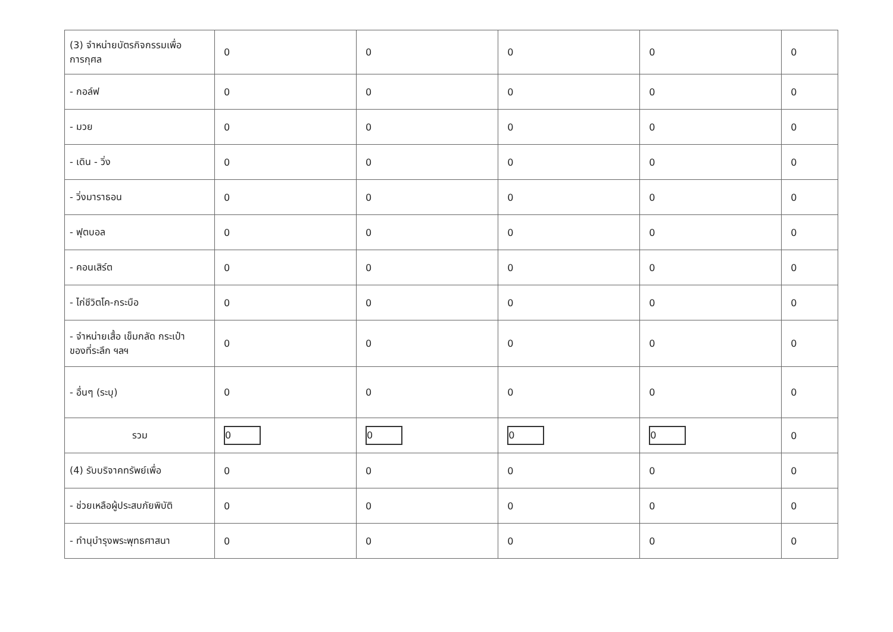| (3) จำหน่ายบัตรกิจกรรมเพื่อ การกุศล | 0 | 0 | 0 | 0 | 0 |
| - กอล์ฟ | 0 | 0 | 0 | 0 | 0 |
| - มวย | 0 | 0 | 0 | 0 | 0 |
| - เดิน - วิ่ง | 0 | 0 | 0 | 0 | 0 |
| - วิ่งมาราธอน | 0 | 0 | 0 | 0 | 0 |
| - ฟุตบอล | 0 | 0 | 0 | 0 | 0 |
| - คอนเสิร์ต | 0 | 0 | 0 | 0 | 0 |
| - ไก่ชีวิตโค-กระบือ | 0 | 0 | 0 | 0 | 0 |
| - จำหน่ายเสื้อ เข็มกลัด กระเป๋า ของที่ระลึก ฯลฯ | 0 | 0 | 0 | 0 | 0 |
| - อื่นๆ (ระบุ) | 0 | 0 | 0 | 0 | 0 |
| รวม | 0 | 0 | 0 | 0 | 0 |
| (4) รับบริจาคทรัพย์เพื่อ | 0 | 0 | 0 | 0 | 0 |
| - ช่วยเหลือผู้ประสบภัยพิบัติ | 0 | 0 | 0 | 0 | 0 |
| - ทำนุบำรุงพระพุทธศาสนา | 0 | 0 | 0 | 0 | 0 |